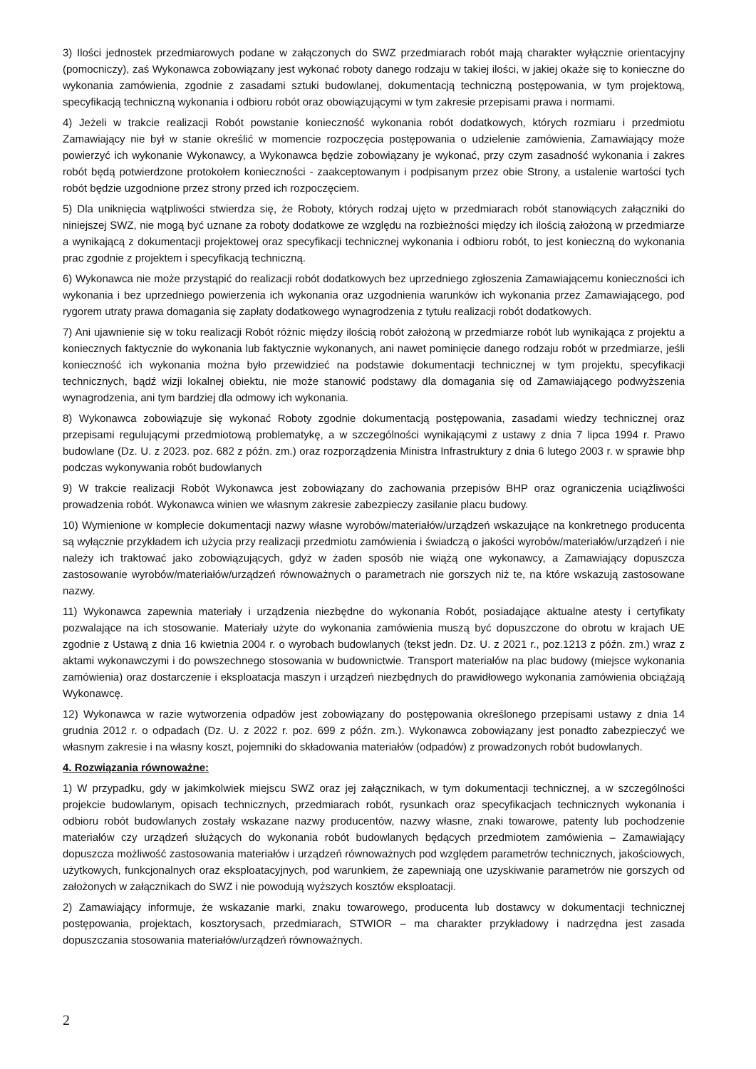3) Ilości jednostek przedmiarowych podane w załączonych do SWZ przedmiarach robót mają charakter wyłącznie orientacyjny (pomocniczy), zaś Wykonawca zobowiązany jest wykonać roboty danego rodzaju w takiej ilości, w jakiej okaże się to konieczne do wykonania zamówienia, zgodnie z zasadami sztuki budowlanej, dokumentacją techniczną postępowania, w tym projektową, specyfikacją techniczną wykonania i odbioru robót oraz obowiązującymi w tym zakresie przepisami prawa i normami.
4) Jeżeli w trakcie realizacji Robót powstanie konieczność wykonania robót dodatkowych, których rozmiaru i przedmiotu Zamawiający nie był w stanie określić w momencie rozpoczęcia postępowania o udzielenie zamówienia, Zamawiający może powierzyć ich wykonanie Wykonawcy, a Wykonawca będzie zobowiązany je wykonać, przy czym zasadność wykonania i zakres robót będą potwierdzone protokołem konieczności - zaakceptowanym i podpisanym przez obie Strony, a ustalenie wartości tych robót będzie uzgodnione przez strony przed ich rozpoczęciem.
5) Dla uniknięcia wątpliwości stwierdza się, że Roboty, których rodzaj ujęto w przedmiarach robót stanowiących załączniki do niniejszej SWZ, nie mogą być uznane za roboty dodatkowe ze względu na rozbieżności między ich ilością założoną w przedmiarze a wynikającą z dokumentacji projektowej oraz specyfikacji technicznej wykonania i odbioru robót, to jest konieczną do wykonania prac zgodnie z projektem i specyfikacją techniczną.
6) Wykonawca nie może przystąpić do realizacji robót dodatkowych bez uprzedniego zgłoszenia Zamawiającemu konieczności ich wykonania i bez uprzedniego powierzenia ich wykonania oraz uzgodnienia warunków ich wykonania przez Zamawiającego, pod rygorem utraty prawa domagania się zapłaty dodatkowego wynagrodzenia z tytułu realizacji robót dodatkowych.
7) Ani ujawnienie się w toku realizacji Robót różnic między ilością robót założoną w przedmiarze robót lub wynikająca z projektu a koniecznych faktycznie do wykonania lub faktycznie wykonanych, ani nawet pominięcie danego rodzaju robót w przedmiarze, jeśli konieczność ich wykonania można było przewidzieć na podstawie dokumentacji technicznej w tym projektu, specyfikacji technicznych, bądź wizji lokalnej obiektu, nie może stanowić podstawy dla domagania się od Zamawiającego podwyższenia wynagrodzenia, ani tym bardziej dla odmowy ich wykonania.
8) Wykonawca zobowiązuje się wykonać Roboty zgodnie dokumentacją postępowania, zasadami wiedzy technicznej oraz przepisami regulującymi przedmiotową problematykę, a w szczególności wynikającymi z ustawy z dnia 7 lipca 1994 r. Prawo budowlane (Dz. U. z 2023. poz. 682 z późn. zm.) oraz rozporządzenia Ministra Infrastruktury z dnia 6 lutego 2003 r. w sprawie bhp podczas wykonywania robót budowlanych
9) W trakcie realizacji Robót Wykonawca jest zobowiązany do zachowania przepisów BHP oraz ograniczenia uciążliwości prowadzenia robót. Wykonawca winien we własnym zakresie zabezpieczy zasilanie placu budowy.
10) Wymienione w komplecie dokumentacji nazwy własne wyrobów/materiałów/urządzeń wskazujące na konkretnego producenta są wyłącznie przykładem ich użycia przy realizacji przedmiotu zamówienia i świadczą o jakości wyrobów/materiałów/urządzeń i nie należy ich traktować jako zobowiązujących, gdyż w żaden sposób nie wiążą one wykonawcy, a Zamawiający dopuszcza zastosowanie wyrobów/materiałów/urządzeń równoważnych o parametrach nie gorszych niż te, na które wskazują zastosowane nazwy.
11) Wykonawca zapewnia materiały i urządzenia niezbędne do wykonania Robót, posiadające aktualne atesty i certyfikaty pozwalające na ich stosowanie. Materiały użyte do wykonania zamówienia muszą być dopuszczone do obrotu w krajach UE zgodnie z Ustawą z dnia 16 kwietnia 2004 r. o wyrobach budowlanych (tekst jedn. Dz. U. z 2021 r., poz.1213 z późn. zm.) wraz z aktami wykonawczymi i do powszechnego stosowania w budownictwie. Transport materiałów na plac budowy (miejsce wykonania zamówienia) oraz dostarczenie i eksploatacja maszyn i urządzeń niezbędnych do prawidłowego wykonania zamówienia obciążają Wykonawcę.
12) Wykonawca w razie wytworzenia odpadów jest zobowiązany do postępowania określonego przepisami ustawy z dnia 14 grudnia 2012 r. o odpadach (Dz. U. z 2022 r. poz. 699 z późn. zm.). Wykonawca zobowiązany jest ponadto zabezpieczyć we własnym zakresie i na własny koszt, pojemniki do składowania materiałów (odpadów) z prowadzonych robót budowlanych.
4. Rozwiązania równoważne:
1) W przypadku, gdy w jakimkolwiek miejscu SWZ oraz jej załącznikach, w tym dokumentacji technicznej, a w szczególności projekcie budowlanym, opisach technicznych, przedmiarach robót, rysunkach oraz specyfikacjach technicznych wykonania i odbioru robót budowlanych zostały wskazane nazwy producentów, nazwy własne, znaki towarowe, patenty lub pochodzenie materiałów czy urządzeń służących do wykonania robót budowlanych będących przedmiotem zamówienia – Zamawiający dopuszcza możliwość zastosowania materiałów i urządzeń równoważnych pod względem parametrów technicznych, jakościowych, użytkowych, funkcjonalnych oraz eksploatacyjnych, pod warunkiem, że zapewniają one uzyskiwanie parametrów nie gorszych od założonych w załącznikach do SWZ i nie powodują wyższych kosztów eksploatacji.
2) Zamawiający informuje, że wskazanie marki, znaku towarowego, producenta lub dostawcy w dokumentacji technicznej postępowania, projektach, kosztorysach, przedmiarach, STWIOR – ma charakter przykładowy i nadrzędna jest zasada dopuszczania stosowania materiałów/urządzeń równoważnych.
2